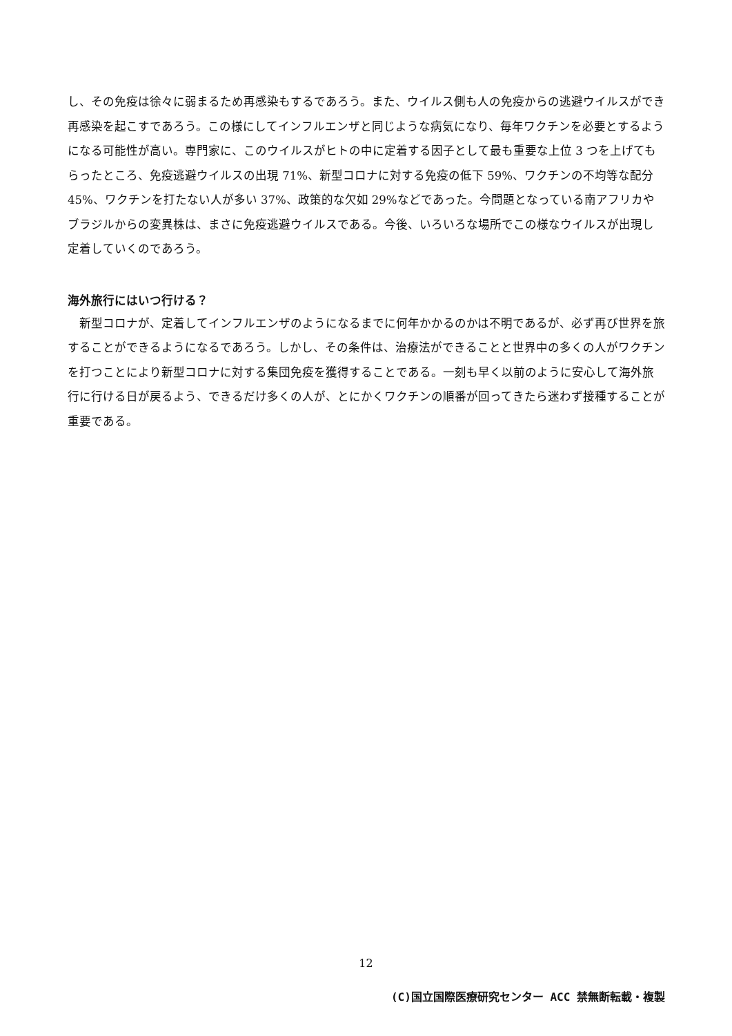し、その免疫は徐々に弱まるため再感染もするであろう。また、ウイルス側も人の免疫からの逃避ウイルスができ再感染を起こすであろう。この様にしてインフルエンザと同じような病気になり、毎年ワクチンを必要とするようになる可能性が高い。専門家に、このウイルスがヒトの中に定着する因子として最も重要な上位 3 つを上げてもらったところ、免疫逃避ウイルスの出現 71%、新型コロナに対する免疫の低下 59%、ワクチンの不均等な配分 45%、ワクチンを打たない人が多い 37%、政策的な欠如 29%などであった。今問題となっている南アフリカやブラジルからの変異株は、まさに免疫逃避ウイルスである。今後、いろいろな場所でこの様なウイルスが出現し定着していくのであろう。
海外旅行にはいつ行ける？
　新型コロナが、定着してインフルエンザのようになるまでに何年かかるのかは不明であるが、必ず再び世界を旅することができるようになるであろう。しかし、その条件は、治療法ができることと世界中の多くの人がワクチンを打つことにより新型コロナに対する集団免疫を獲得することである。一刻も早く以前のように安心して海外旅行に行ける日が戻るよう、できるだけ多くの人が、とにかくワクチンの順番が回ってきたら迷わず接種することが重要である。
12
(C)国立国際医療研究センター ACC 禁無断転載・複製